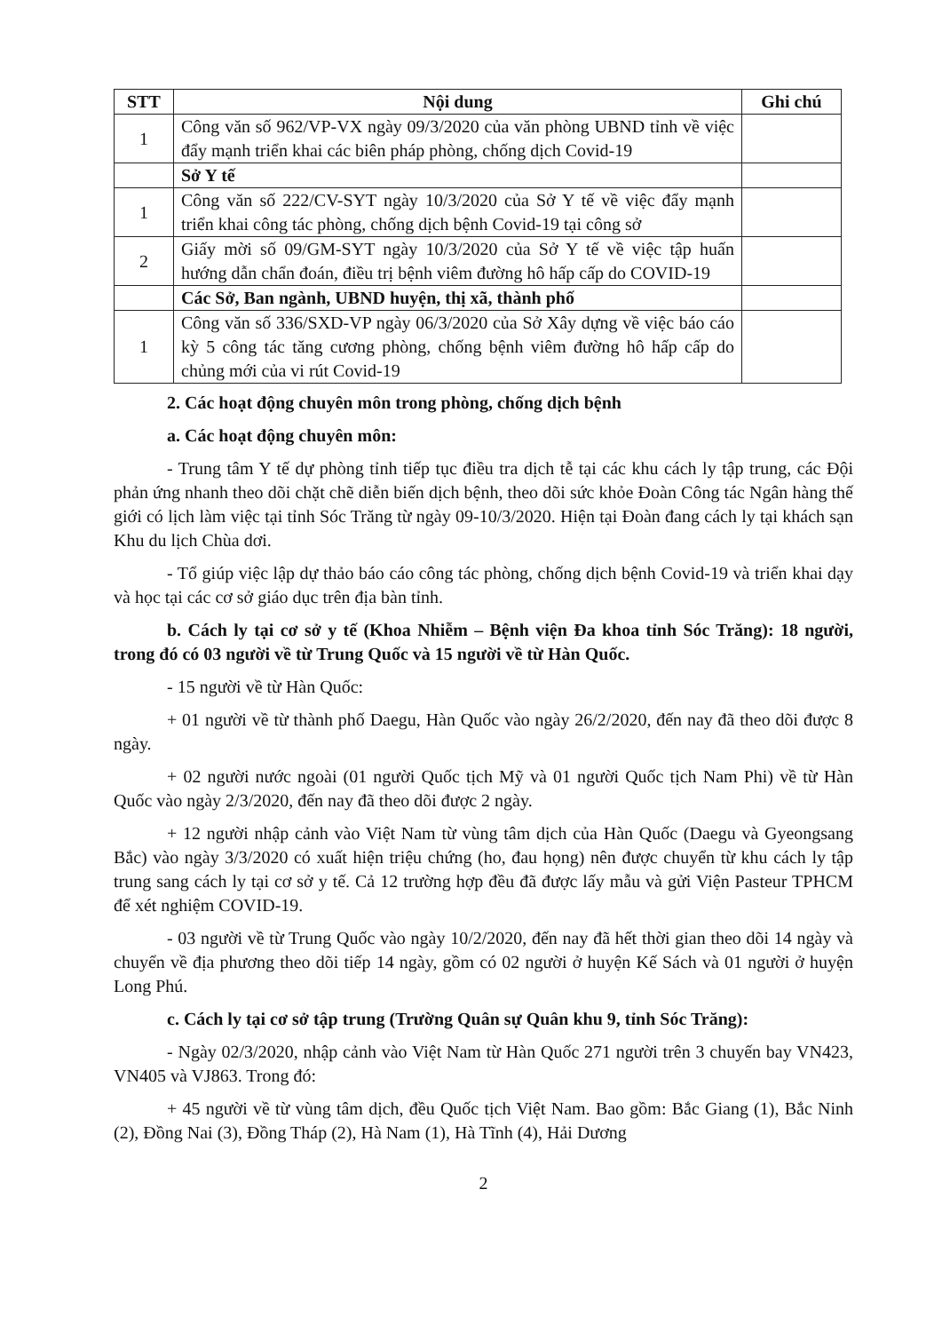| STT | Nội dung | Ghi chú |
| --- | --- | --- |
| 1 | Công văn số 962/VP-VX ngày 09/3/2020 của văn phòng UBND tỉnh về việc đẩy mạnh triển khai các biên pháp phòng, chống dịch Covid-19 | |
| | Sở Y tế | |
| 1 | Công văn số 222/CV-SYT ngày 10/3/2020 của Sở Y tế về việc đẩy mạnh triển khai công tác phòng, chống dịch bệnh Covid-19 tại công sở | |
| 2 | Giấy mời số 09/GM-SYT ngày 10/3/2020 của Sở Y tế về việc tập huấn hướng dẫn chẩn đoán, điều trị bệnh viêm đường hô hấp cấp do COVID-19 | |
| | Các Sở, Ban ngành, UBND huyện, thị xã, thành phố | |
| 1 | Công văn số 336/SXD-VP ngày 06/3/2020 của Sở Xây dựng về việc báo cáo kỳ 5 công tác tăng cương phòng, chống bệnh viêm đường hô hấp cấp do chủng mới của vi rút Covid-19 | |
2. Các hoạt động chuyên môn trong phòng, chống dịch bệnh
a. Các hoạt động chuyên môn:
- Trung tâm Y tế dự phòng tỉnh tiếp tục điều tra dịch tễ tại các khu cách ly tập trung, các Đội phản ứng nhanh theo dõi chặt chẽ diễn biến dịch bệnh, theo dõi sức khỏe Đoàn Công tác Ngân hàng thế giới có lịch làm việc tại tỉnh Sóc Trăng từ ngày 09-10/3/2020. Hiện tại Đoàn đang cách ly tại khách sạn Khu du lịch Chùa dơi.
- Tổ giúp việc lập dự thảo báo cáo công tác phòng, chống dịch bệnh Covid-19 và triển khai dạy và học tại các cơ sở giáo dục trên địa bàn tỉnh.
b. Cách ly tại cơ sở y tế (Khoa Nhiễm – Bệnh viện Đa khoa tỉnh Sóc Trăng): 18 người, trong đó có 03 người về từ Trung Quốc và 15 người về từ Hàn Quốc.
- 15 người về từ Hàn Quốc:
+ 01 người về từ thành phố Daegu, Hàn Quốc vào ngày 26/2/2020, đến nay đã theo dõi được 8 ngày.
+ 02 người nước ngoài (01 người Quốc tịch Mỹ và 01 người Quốc tịch Nam Phi) về từ Hàn Quốc vào ngày 2/3/2020, đến nay đã theo dõi được 2 ngày.
+ 12 người nhập cảnh vào Việt Nam từ vùng tâm dịch của Hàn Quốc (Daegu và Gyeongsang Bắc) vào ngày 3/3/2020 có xuất hiện triệu chứng (ho, đau họng) nên được chuyển từ khu cách ly tập trung sang cách ly tại cơ sở y tế. Cả 12 trường hợp đều đã được lấy mẫu và gửi Viện Pasteur TPHCM để xét nghiệm COVID-19.
- 03 người về từ Trung Quốc vào ngày 10/2/2020, đến nay đã hết thời gian theo dõi 14 ngày và chuyển về địa phương theo dõi tiếp 14 ngày, gồm có 02 người ở huyện Kế Sách và 01 người ở huyện Long Phú.
c. Cách ly tại cơ sở tập trung (Trường Quân sự Quân khu 9, tỉnh Sóc Trăng):
- Ngày 02/3/2020, nhập cảnh vào Việt Nam từ Hàn Quốc 271 người trên 3 chuyến bay VN423, VN405 và VJ863. Trong đó:
+ 45 người về từ vùng tâm dịch, đều Quốc tịch Việt Nam. Bao gồm: Bắc Giang (1), Bắc Ninh (2), Đồng Nai (3), Đồng Tháp (2), Hà Nam (1), Hà Tĩnh (4), Hải Dương
2